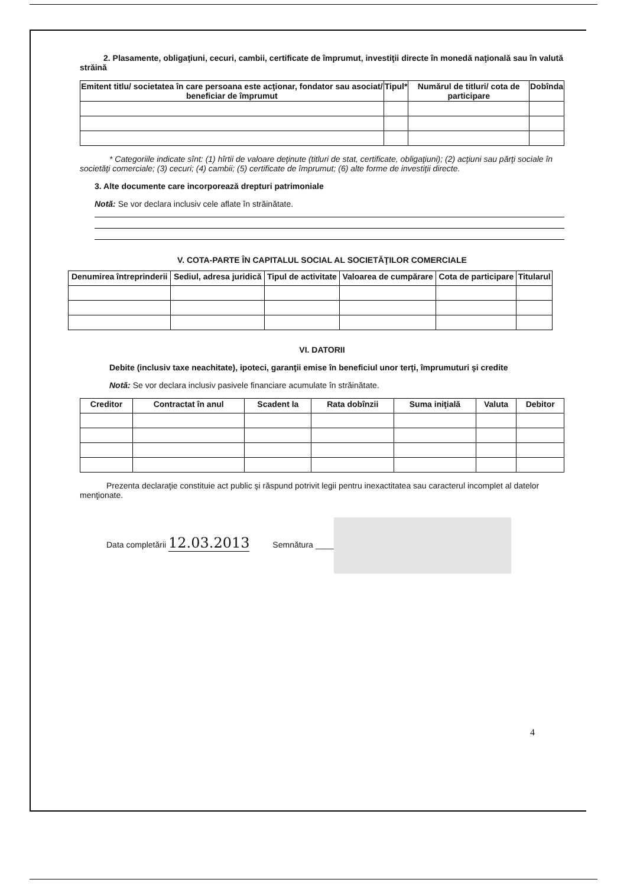2. Plasamente, obligaţiuni, cecuri, cambii, certificate de împrumut, investiţii directe în monedă naţională sau în valută străină
| Emitent titlu/ societatea în care persoana este acţionar, fondator sau asociat/ beneficiar de împrumut | Tipul* | Numărul de titluri/ cota de participare | Dobînda |
| --- | --- | --- | --- |
* Categoriile indicate sînt: (1) hîrtii de valoare deţinute (titluri de stat, certificate, obligaţiuni); (2) acţiuni sau părţi sociale în societăţi comerciale; (3) cecuri; (4) cambii; (5) certificate de împrumut; (6) alte forme de investiţii directe.
3. Alte documente care incorporează drepturi patrimoniale
Notă: Se vor declara inclusiv cele aflate în străinătate.
V. COTA-PARTE ÎN CAPITALUL SOCIAL AL SOCIETĂŢILOR COMERCIALE
| Denumirea întreprinderii | Sediul, adresa juridică | Tipul de activitate | Valoarea de cumpărare | Cota de participare | Titularul |
| --- | --- | --- | --- | --- | --- |
VI. DATORII
Debite (inclusiv taxe neachitate), ipoteci, garanţii emise în beneficiul unor terţi, împrumuturi şi credite
Notă: Se vor declara inclusiv pasivele financiare acumulate în străinătate.
| Creditor | Contractat în anul | Scadent la | Rata dobînzii | Suma iniţială | Valuta | Debitor |
| --- | --- | --- | --- | --- | --- | --- |
Prezenta declaraţie constituie act public şi răspund potrivit legii pentru inexactitatea sau caracterul incomplet al datelor menţionate.
Data completării 12.03.2013 Semnătura ____
4